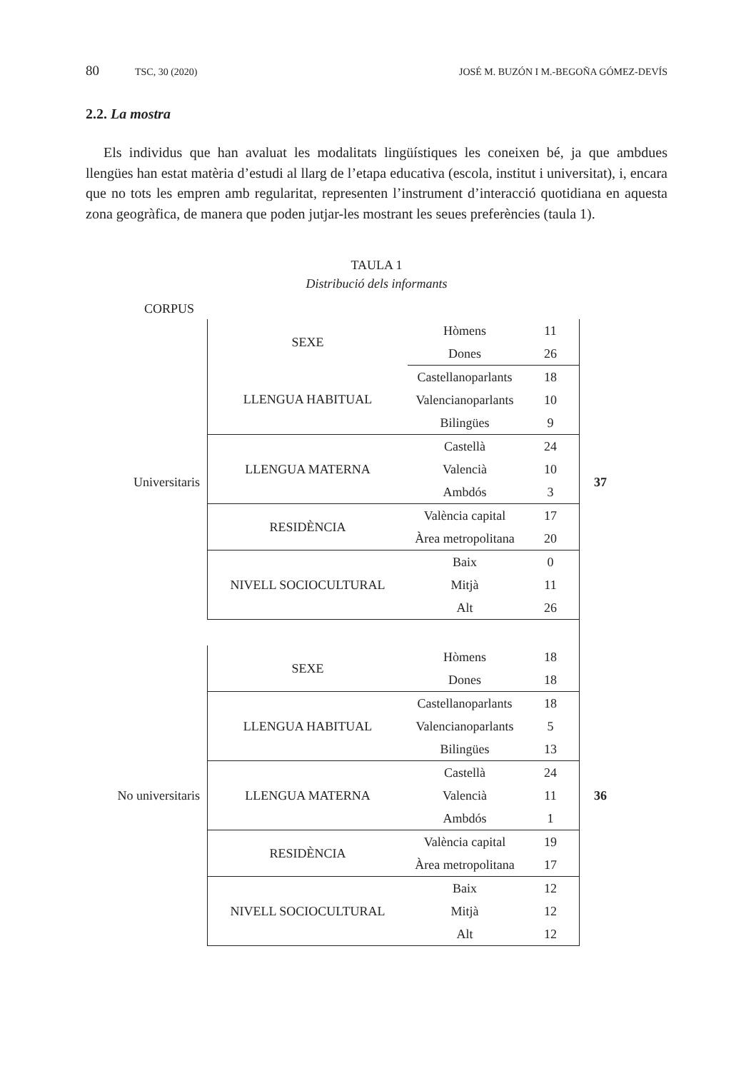80 TSC, 30 (2020) JOSÉ M. BUZÓN I M.-BEGOÑA GÓMEZ-DEVÍS
2.2. La mostra
Els individus que han avaluat les modalitats lingüístiques les coneixen bé, ja que ambdues llengües han estat matèria d’estudi al llarg de l’etapa educativa (escola, institut i universitat), i, encara que no tots les empren amb regularitat, representen l’instrument d’interacció quotidiana en aquesta zona geogràfica, de manera que poden jutjar-les mostrant les seues preferències (taula 1).
TAULA 1
Distribució dels informants
CORPUS
| Universitaris | SEXE | Hòmens | 11 | 37 |
| | | Dones | 26 | |
| | LLENGUA HABITUAL | Castellanoparlants | 18 | |
| | | Valencianoparlants | 10 | |
| | | Bilingües | 9 | |
| | LLENGUA MATERNA | Castellà | 24 | |
| | | Valencià | 10 | |
| | | Ambdós | 3 | |
| | RESIDÈNCIA | València capital | 17 | |
| | | Àrea metropolitana | 20 | |
| | NIVELL SOCIOCULTURAL | Baix | 0 | |
| | | Mitjà | 11 | |
| | | Alt | 26 | |
| No universitaris | SEXE | Hòmens | 18 | 36 |
| | | Dones | 18 | |
| | LLENGUA HABITUAL | Castellanoparlants | 18 | |
| | | Valencianoparlants | 5 | |
| | | Bilingües | 13 | |
| | LLENGUA MATERNA | Castellà | 24 | |
| | | Valencià | 11 | |
| | | Ambdós | 1 | |
| | RESIDÈNCIA | València capital | 19 | |
| | | Àrea metropolitana | 17 | |
| | NIVELL SOCIOCULTURAL | Baix | 12 | |
| | | Mitjà | 12 | |
| | | Alt | 12 | |